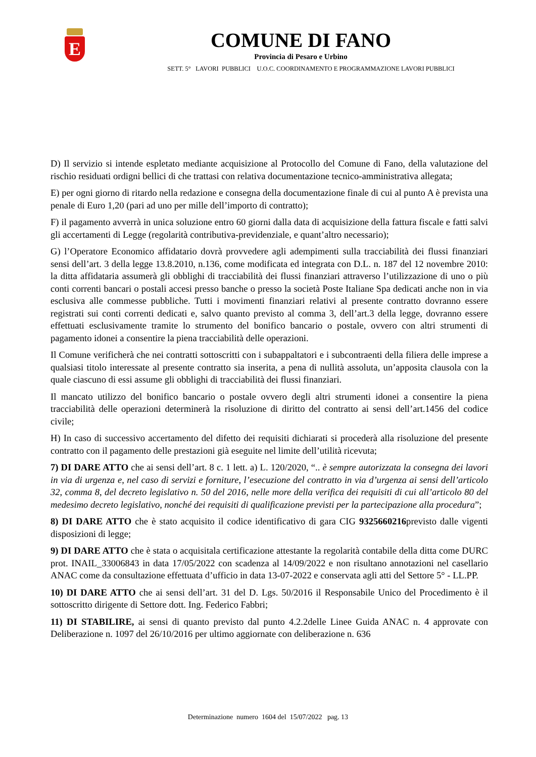E
COMUNE DI FANO
Provincia di Pesaro e Urbino
SETT. 5° LAVORI PUBBLICI U.O.C. COORDINAMENTO E PROGRAMMAZIONE LAVORI PUBBLICI
D) Il servizio si intende espletato mediante acquisizione al Protocollo del Comune di Fano, della valutazione del rischio residuati ordigni bellici di che trattasi con relativa documentazione tecnico-amministrativa allegata;
E) per ogni giorno di ritardo nella redazione e consegna della documentazione finale di cui al punto A è prevista una penale di Euro 1,20 (pari ad uno per mille dell’importo di contratto);
F) il pagamento avverrà in unica soluzione entro 60 giorni dalla data di acquisizione della fattura fiscale e fatti salvi gli accertamenti di Legge (regolarità contributiva-previdenziale, e quant’altro necessario);
G) l’Operatore Economico affidatario dovrà provvedere agli adempimenti sulla tracciabilità dei flussi finanziari sensi dell’art. 3 della legge 13.8.2010, n.136, come modificata ed integrata con D.L. n. 187 del 12 novembre 2010: la ditta affidataria assumerà gli obblighi di tracciabilità dei flussi finanziari attraverso l’utilizzazione di uno o più conti correnti bancari o postali accesi presso banche o presso la società Poste Italiane Spa dedicati anche non in via esclusiva alle commesse pubbliche. Tutti i movimenti finanziari relativi al presente contratto dovranno essere registrati sui conti correnti dedicati e, salvo quanto previsto al comma 3, dell’art.3 della legge, dovranno essere effettuati esclusivamente tramite lo strumento del bonifico bancario o postale, ovvero con altri strumenti di pagamento idonei a consentire la piena tracciabilità delle operazioni.
Il Comune verificherà che nei contratti sottoscritti con i subappaltatori e i subcontraenti della filiera delle imprese a qualsiasi titolo interessate al presente contratto sia inserita, a pena di nullità assoluta, un’apposita clausola con la quale ciascuno di essi assume gli obblighi di tracciabilità dei flussi finanziari.
Il mancato utilizzo del bonifico bancario o postale ovvero degli altri strumenti idonei a consentire la piena tracciabilità delle operazioni determinerà la risoluzione di diritto del contratto ai sensi dell’art.1456 del codice civile;
H) In caso di successivo accertamento del difetto dei requisiti dichiarati si procederà alla risoluzione del presente contratto con il pagamento delle prestazioni già eseguite nel limite dell’utilità ricevuta;
7) DI DARE ATTO che ai sensi dell’art. 8 c. 1 lett. a) L. 120/2020, “.. è sempre autorizzata la consegna dei lavori in via di urgenza e, nel caso di servizi e forniture, l’esecuzione del contratto in via d’urgenza ai sensi dell’articolo 32, comma 8, del decreto legislativo n. 50 del 2016, nelle more della verifica dei requisiti di cui all’articolo 80 del medesimo decreto legislativo, nonché dei requisiti di qualificazione previsti per la partecipazione alla procedura”;
8) DI DARE ATTO che è stato acquisito il codice identificativo di gara CIG 9325660216previsto dalle vigenti disposizioni di legge;
9) DI DARE ATTO che è stata o acquisitala certificazione attestante la regolarità contabile della ditta come DURC prot. INAIL_33006843 in data 17/05/2022 con scadenza al 14/09/2022 e non risultano annotazioni nel casellario ANAC come da consultazione effettuata d’ufficio in data 13-07-2022 e conservata agli atti del Settore 5° - LL.PP.
10) DI DARE ATTO che ai sensi dell’art. 31 del D. Lgs. 50/2016 il Responsabile Unico del Procedimento è il sottoscritto dirigente di Settore dott. Ing. Federico Fabbri;
11) DI STABILIRE, ai sensi di quanto previsto dal punto 4.2.2delle Linee Guida ANAC n. 4 approvate con Deliberazione n. 1097 del 26/10/2016 per ultimo aggiornate con deliberazione n. 636
Determinazione numero 1604 del 15/07/2022 pag. 13